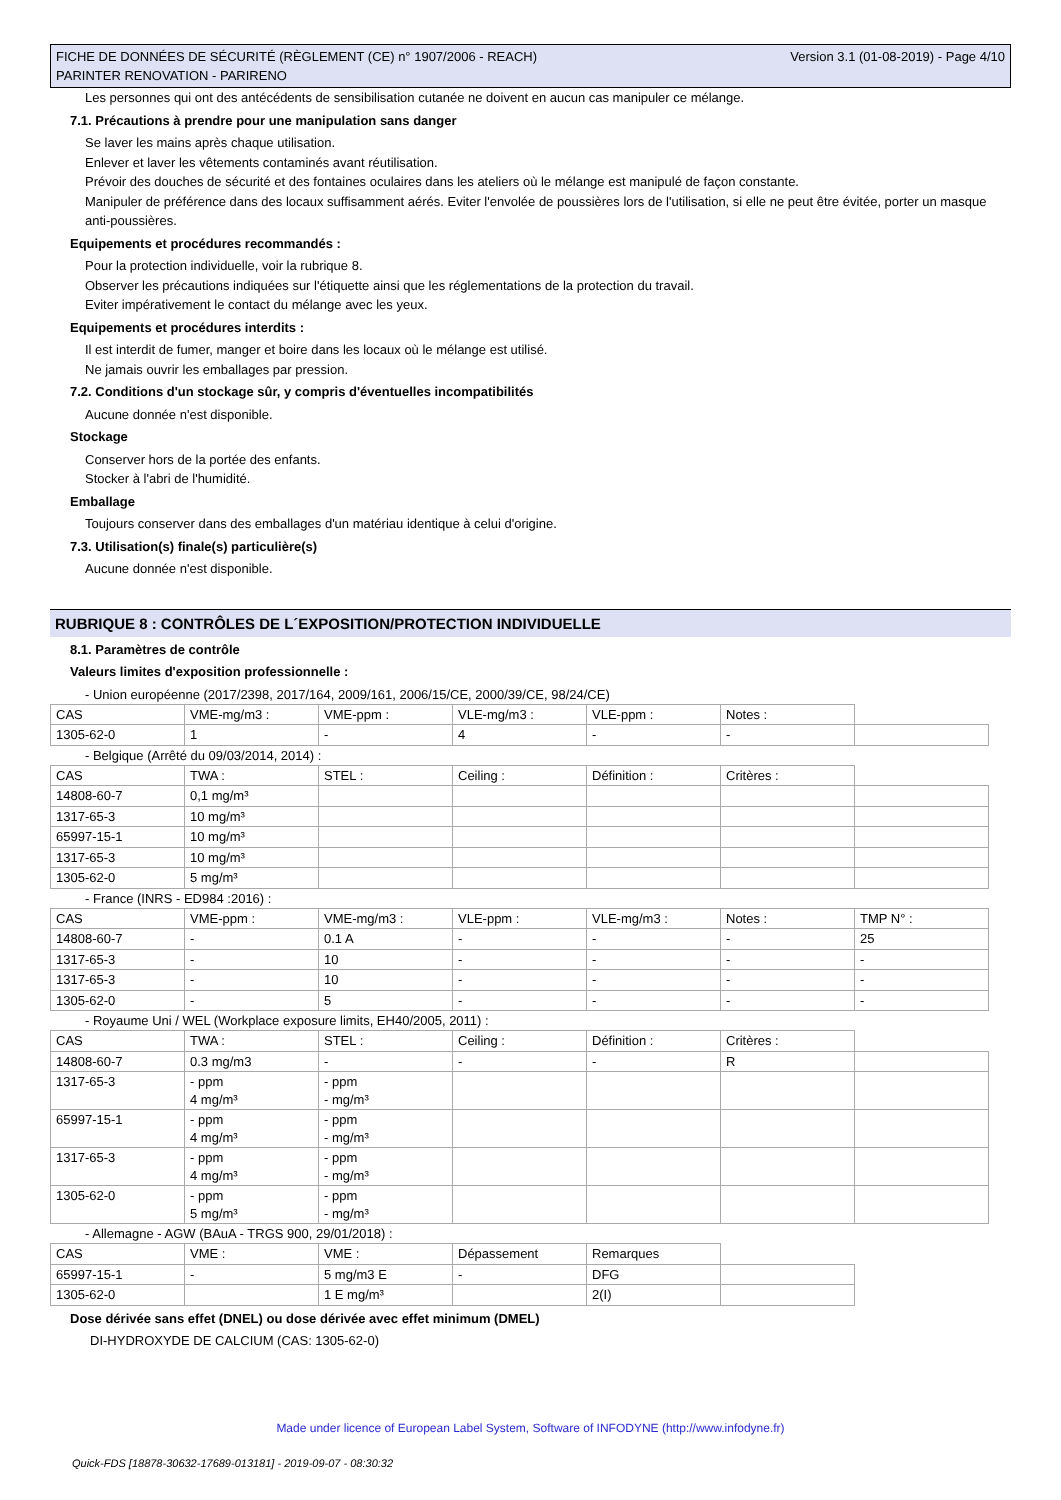FICHE DE DONNÉES DE SÉCURITÉ (RÈGLEMENT (CE) n° 1907/2006 - REACH)
PARINTER RENOVATION - PARIRENO
Version 3.1 (01-08-2019) - Page 4/10
Les personnes qui ont des antécédents de sensibilisation cutanée ne doivent en aucun cas manipuler ce mélange.
7.1. Précautions à prendre pour une manipulation sans danger
Se laver les mains après chaque utilisation.
Enlever et laver les vêtements contaminés avant réutilisation.
Prévoir des douches de sécurité et des fontaines oculaires dans les ateliers où le mélange est manipulé de façon constante.
Manipuler de préférence dans des locaux suffisamment aérés. Eviter l'envolée de poussières lors de l'utilisation, si elle ne peut être évitée, porter un masque anti-poussières.
Equipements et procédures recommandés :
Pour la protection individuelle, voir la rubrique 8.
Observer les précautions indiquées sur l'étiquette ainsi que les réglementations de la protection du travail.
Eviter impérativement le contact du mélange avec les yeux.
Equipements et procédures interdits :
Il est interdit de fumer, manger et boire dans les locaux où le mélange est utilisé.
Ne jamais ouvrir les emballages par pression.
7.2. Conditions d'un stockage sûr, y compris d'éventuelles incompatibilités
Aucune donnée n'est disponible.
Stockage
Conserver hors de la portée des enfants.
Stocker à l'abri de l'humidité.
Emballage
Toujours conserver dans des emballages d'un matériau identique à celui d'origine.
7.3. Utilisation(s) finale(s) particulière(s)
Aucune donnée n'est disponible.
RUBRIQUE 8 : CONTRÔLES DE L´EXPOSITION/PROTECTION INDIVIDUELLE
8.1. Paramètres de contrôle
Valeurs limites d'exposition professionnelle :
- Union européenne (2017/2398, 2017/164, 2009/161, 2006/15/CE, 2000/39/CE, 98/24/CE)
| CAS | VME-mg/m3 : | VME-ppm : | VLE-mg/m3 : | VLE-ppm : | Notes : | |
| 1305-62-0 | 1 | - | 4 | - | - | |
- Belgique (Arrêté du 09/03/2014, 2014) :
| CAS | TWA : | STEL : | Ceiling : | Définition : | Critères : | |
| 14808-60-7 | 0,1 mg/m³ | | | | | |
| 1317-65-3 | 10 mg/m³ | | | | | |
| 65997-15-1 | 10 mg/m³ | | | | | |
| 1317-65-3 | 10 mg/m³ | | | | | |
| 1305-62-0 | 5 mg/m³ | | | | | |
- France (INRS - ED984 :2016) :
| CAS | VME-ppm : | VME-mg/m3 : | VLE-ppm : | VLE-mg/m3 : | Notes : | TMP N° : |
| 14808-60-7 | - | 0.1 A | - | - | - | 25 |
| 1317-65-3 | - | 10 | - | - | - | - |
| 1317-65-3 | - | 10 | - | - | - | - |
| 1305-62-0 | - | 5 | - | - | - | - |
- Royaume Uni / WEL (Workplace exposure limits, EH40/2005, 2011) :
| CAS | TWA : | STEL : | Ceiling : | Définition : | Critères : | |
| 14808-60-7 | 0.3 mg/m3 | - | - | - | R | |
| 1317-65-3 | - ppm 4 mg/m³ | - ppm - mg/m³ | | | | |
| 65997-15-1 | - ppm 4 mg/m³ | - ppm - mg/m³ | | | | |
| 1317-65-3 | - ppm 4 mg/m³ | - ppm - mg/m³ | | | | |
| 1305-62-0 | - ppm 5 mg/m³ | - ppm - mg/m³ | | | | |
- Allemagne - AGW (BAuA - TRGS 900, 29/01/2018) :
| CAS | VME : | VME : | Dépassement | Remarques | |
| 65997-15-1 | - | 5 mg/m3 E | - | DFG | |
| 1305-62-0 | | 1 E mg/m³ | | 2(I) | |
Dose dérivée sans effet (DNEL) ou dose dérivée avec effet minimum (DMEL)
DI-HYDROXYDE DE CALCIUM (CAS: 1305-62-0)
Made under licence of European Label System, Software of INFODYNE (http://www.infodyne.fr)
Quick-FDS [18878-30632-17689-013181] - 2019-09-07 - 08:30:32